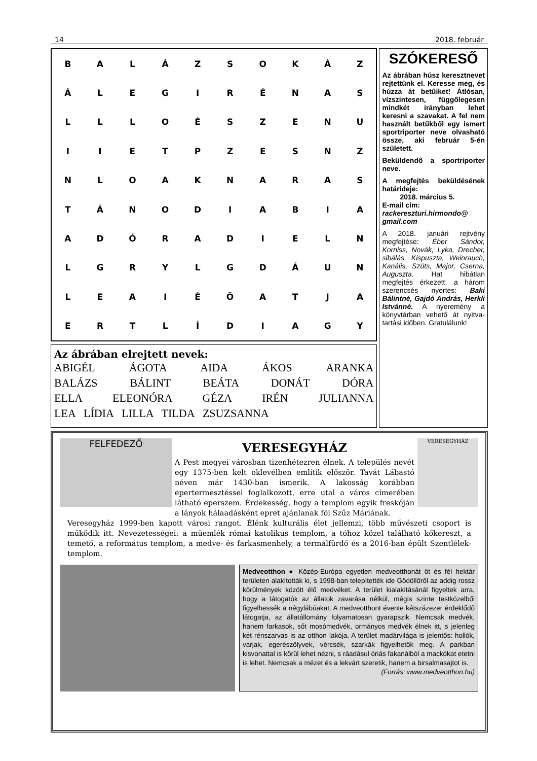14 2018. február
| B | A | L | Á | Z | S | O | K | Á | Z |
| Á | L | E | G | I | R | É | N | A | S |
| L | L | L | O | É | S | Z | E | N | U |
| I | I | E | T | P | Z | E | S | N | Z |
| N | L | O | A | K | N | A | R | A | S |
| T | Á | N | O | D | I | A | B | I | A |
| A | D | Ó | R | A | D | I | E | L | N |
| L | G | R | Y | L | G | D | Á | U | N |
| L | E | A | I | É | Ö | A | T | J | A |
| E | R | T | L | Í | D | I | A | G | Y |
Az ábrában elrejtett nevek:
ABIGÉL ÁGOTA AIDA ÁKOS ARANKA
BALÁZS BÁLINT BEÁTA DONÁT DÓRA
ELLA ELEONÓRA GÉZA IRÉN JULIANNA
LEA LÍDIA LILLA TILDA ZSUZSANNA
SZÓKERESŐ
Az ábrában húsz kereszt­nevet rejtettünk el. Keres­se meg, és húzza át betűi­ket! Átlósan, vízszintesen, függőlegesen mindkét irányban lehet keresni a szavakat. A fel nem hasz­nált betűkből egy ismert sportriporter neve olvas­ható össze, aki február 5-én született.
Beküldendő a sportripor­ter neve.
A megfejtés beküldésé­nek határideje:
2018. március 5.
E-mail cím:
rackereszturi.hirmondo@ gmail.com
A 2018. januári rejtvény megfejtése: Éber Sándor, Korniss, Novák, Lyka, Drecher, sibálás, Kispuszta, Weinrauch, Kanális, Szüts, Major, Cserna, Auguszta. Hat hibátlan megfejtés érke­zett, a három szerencsés nyertes: Baki Bálintné, Gajdó András, Herkli Istvánné. A nyeremény a könyvtárban vehető át nyitva­tartási időben. Gratulálunk!
FELFEDEZŐ
VERESEGYHÁZ
A Pest megyei városban tizenhétezren élnek. A település nevét egy 1375-ben kelt oklevélben említik először. Tavát Lábastó néven már 1430-ban ismerik. A lakosság korábban epertermesztéssel foglalkozott, erre utal a város címerében látható eperszem. Érdekesség, hogy a templom egyik fres­kóján a lányok hálaadásként epret ajánlanak föl Szűz Máriának.
VERESEGYHÁZ
Veresegyház 1999-ben kapott városi rangot. Élénk kulturális élet jellemzi, több művészeti csoport is működik itt. Nevezetességei: a műemlék római katolikus templom, a tóhoz közel található kőkereszt, a temető, a református templom, a medve- és farkasmenhely, a termálfürdő és a 2016-ban épült Szentlélek-templom.
Medveotthon ● Közép-Európa egyetlen medveotthonát öt és fél hektár területen alakították ki, s 1998-ban telepítették ide Gödöllőről az addig rossz körülmények között élő medvéket. A terület kialakításánál figyeltek arra, hogy a látogatók az állatok zavarása nélkül, mégis szinte testközel­ből figyelhessék a négylábúakat. A medveotthont évente kétszázezer érdeklődő látogatja, az állatállomány folyamatosan gyarapszik. Nemcsak medvék, hanem farkasok, sőt mosómedvék, ormányos medvék élnek itt, s jelenleg két rénszarvas is az otthon lakója. A terület madárvilága is jelentős: hollók, varjak, egerészölyvek, vércsék, szarkák figyelhetők meg. A parkban kisvonattal is körül lehet nézni, s ráadásul óriás fakanálból a mackókat etetni is lehet. Nemcsak a mézet és a lekvárt szeretik, hanem a birsalmasajtot is. (Forrás: www.medveotthon.hu)